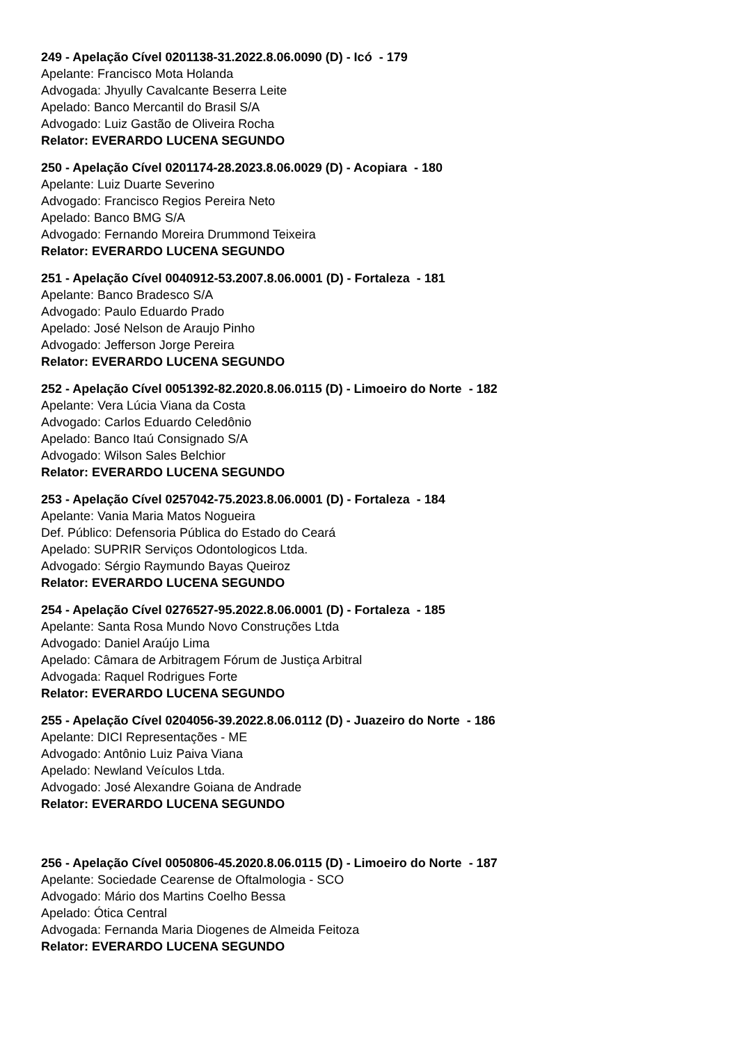249 - Apelação Cível 0201138-31.2022.8.06.0090 (D) - Icó - 179
Apelante: Francisco Mota Holanda
Advogada: Jhyully Cavalcante Beserra Leite
Apelado: Banco Mercantil do Brasil S/A
Advogado: Luiz Gastão de Oliveira Rocha
Relator: EVERARDO LUCENA SEGUNDO
250 - Apelação Cível 0201174-28.2023.8.06.0029 (D) - Acopiara - 180
Apelante: Luiz Duarte Severino
Advogado: Francisco Regios Pereira Neto
Apelado: Banco BMG S/A
Advogado: Fernando Moreira Drummond Teixeira
Relator: EVERARDO LUCENA SEGUNDO
251 - Apelação Cível 0040912-53.2007.8.06.0001 (D) - Fortaleza - 181
Apelante: Banco Bradesco S/A
Advogado: Paulo Eduardo Prado
Apelado: José Nelson de Araujo Pinho
Advogado: Jefferson Jorge Pereira
Relator: EVERARDO LUCENA SEGUNDO
252 - Apelação Cível 0051392-82.2020.8.06.0115 (D) - Limoeiro do Norte - 182
Apelante: Vera Lúcia Viana da Costa
Advogado: Carlos Eduardo Celedônio
Apelado: Banco Itaú Consignado S/A
Advogado: Wilson Sales Belchior
Relator: EVERARDO LUCENA SEGUNDO
253 - Apelação Cível 0257042-75.2023.8.06.0001 (D) - Fortaleza - 184
Apelante: Vania Maria Matos Nogueira
Def. Público: Defensoria Pública do Estado do Ceará
Apelado: SUPRIR Serviços Odontologicos Ltda.
Advogado: Sérgio Raymundo Bayas Queiroz
Relator: EVERARDO LUCENA SEGUNDO
254 - Apelação Cível 0276527-95.2022.8.06.0001 (D) - Fortaleza - 185
Apelante: Santa Rosa Mundo Novo Construções Ltda
Advogado: Daniel Araújo Lima
Apelado: Câmara de Arbitragem Fórum de Justiça Arbitral
Advogada: Raquel Rodrigues Forte
Relator: EVERARDO LUCENA SEGUNDO
255 - Apelação Cível 0204056-39.2022.8.06.0112 (D) - Juazeiro do Norte - 186
Apelante: DICI Representações - ME
Advogado: Antônio Luiz Paiva Viana
Apelado: Newland Veículos Ltda.
Advogado: José Alexandre Goiana de Andrade
Relator: EVERARDO LUCENA SEGUNDO
256 - Apelação Cível 0050806-45.2020.8.06.0115 (D) - Limoeiro do Norte - 187
Apelante: Sociedade Cearense de Oftalmologia - SCO
Advogado: Mário dos Martins Coelho Bessa
Apelado: Ótica Central
Advogada: Fernanda Maria Diogenes de Almeida Feitoza
Relator: EVERARDO LUCENA SEGUNDO